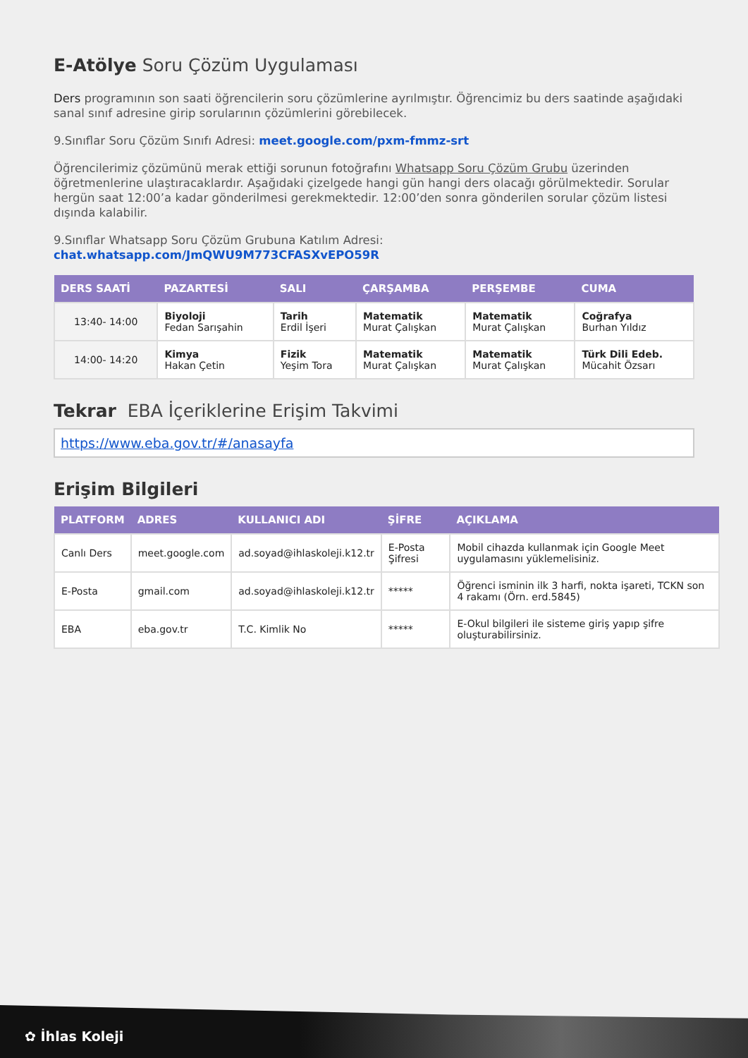E-Atölye Soru Çözüm Uygulaması
Ders programının son saati öğrencilerin soru çözümlerine ayrılmıştır. Öğrencimiz bu ders saatinde aşağıdaki sanal sınıf adresine girip sorularının çözümlerini görebilecek.
9.Sınıflar Soru Çözüm Sınıfı Adresi: meet.google.com/pxm-fmmz-srt
Öğrencilerimiz çözümünü merak ettiği sorunun fotoğrafını Whatsapp Soru Çözüm Grubu üzerinden öğretmenlerine ulaştıracaklardır. Aşağıdaki çizelgede hangi gün hangi ders olacağı görülmektedir. Sorular hergün saat 12:00’a kadar gönderilmesi gerekmektedir. 12:00’den sonra gönderilen sorular çözüm listesi dışında kalabilir.
9.Sınıflar Whatsapp Soru Çözüm Grubuna Katılım Adresi:
chat.whatsapp.com/JmQWU9M773CFASXvEPO59R
| DERS SAATİ | PAZARTESİ | SALI | ÇARŞAMBA | PERŞEMBE | CUMA |
| --- | --- | --- | --- | --- | --- |
| 13:40- 14:00 | Biyoloji Fedan Sarışahin | Tarih Erdil İşeri | Matematik Murat Çalışkan | Matematik Murat Çalışkan | Coğrafya Burhan Yıldız |
| 14:00- 14:20 | Kimya Hakan Çetin | Fizik Yeşim Tora | Matematik Murat Çalışkan | Matematik Murat Çalışkan | Türk Dili Edeb. Mücahit Özsarı |
Tekrar EBA İçeriklerine Erişim Takvimi
https://www.eba.gov.tr/#/anasayfa
Erişim Bilgileri
| PLATFORM | ADRES | KULLANICI ADI | ŞİFRE | AÇIKLAMA |
| --- | --- | --- | --- | --- |
| Canlı Ders | meet.google.com | ad.soyad@ihlaskoleji.k12.tr | E-Posta Şifresi | Mobil cihazda kullanmak için Google Meet uygulamasını yüklemelisiniz. |
| E-Posta | gmail.com | ad.soyad@ihlaskoleji.k12.tr | ***** | Öğrenci isminin ilk 3 harfi, nokta işareti, TCKN son 4 rakamı (Örn. erd.5845) |
| EBA | eba.gov.tr | T.C. Kimlik No | ***** | E-Okul bilgileri ile sisteme giriş yapıp şifre oluşturabilirsiniz. |
✿ İhlas Koleji